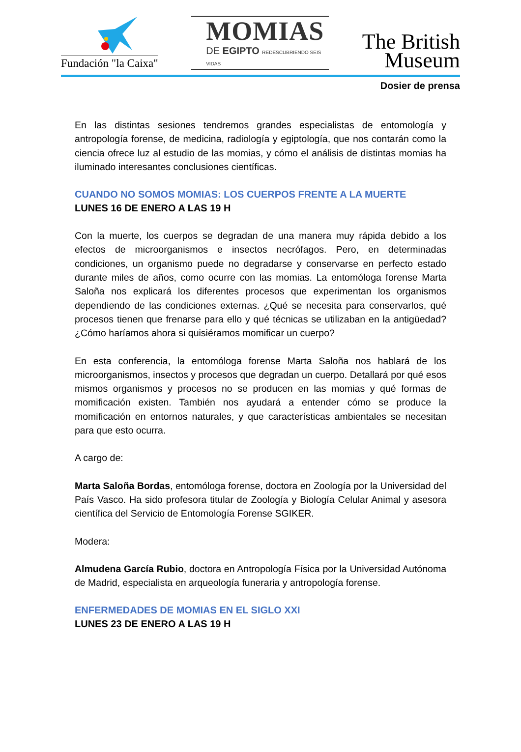Fundación "la Caixa"
MOMIAS
DE EGIPTO REDESCUBRIENDO SEIS VIDAS
The British
Museum
Dosier de prensa
En las distintas sesiones tendremos grandes especialistas de entomología y antropología forense, de medicina, radiología y egiptología, que nos contarán como la ciencia ofrece luz al estudio de las momias, y cómo el análisis de distintas momias ha iluminado interesantes conclusiones científicas.
CUANDO NO SOMOS MOMIAS: LOS CUERPOS FRENTE A LA MUERTE
LUNES 16 DE ENERO A LAS 19 H
Con la muerte, los cuerpos se degradan de una manera muy rápida debido a los efectos de microorganismos e insectos necrófagos. Pero, en determinadas condiciones, un organismo puede no degradarse y conservarse en perfecto estado durante miles de años, como ocurre con las momias. La entomóloga forense Marta Saloña nos explicará los diferentes procesos que experimentan los organismos dependiendo de las condiciones externas. ¿Qué se necesita para conservarlos, qué procesos tienen que frenarse para ello y qué técnicas se utilizaban en la antigüedad? ¿Cómo haríamos ahora si quisiéramos momificar un cuerpo?
En esta conferencia, la entomóloga forense Marta Saloña nos hablará de los microorganismos, insectos y procesos que degradan un cuerpo. Detallará por qué esos mismos organismos y procesos no se producen en las momias y qué formas de momificación existen. También nos ayudará a entender cómo se produce la momificación en entornos naturales, y que características ambientales se necesitan para que esto ocurra.
A cargo de:
Marta Saloña Bordas, entomóloga forense, doctora en Zoología por la Universidad del País Vasco. Ha sido profesora titular de Zoología y Biología Celular Animal y asesora científica del Servicio de Entomología Forense SGIKER.
Modera:
Almudena García Rubio, doctora en Antropología Física por la Universidad Autónoma de Madrid, especialista en arqueología funeraria y antropología forense.
ENFERMEDADES DE MOMIAS EN EL SIGLO XXI
LUNES 23 DE ENERO A LAS 19 H